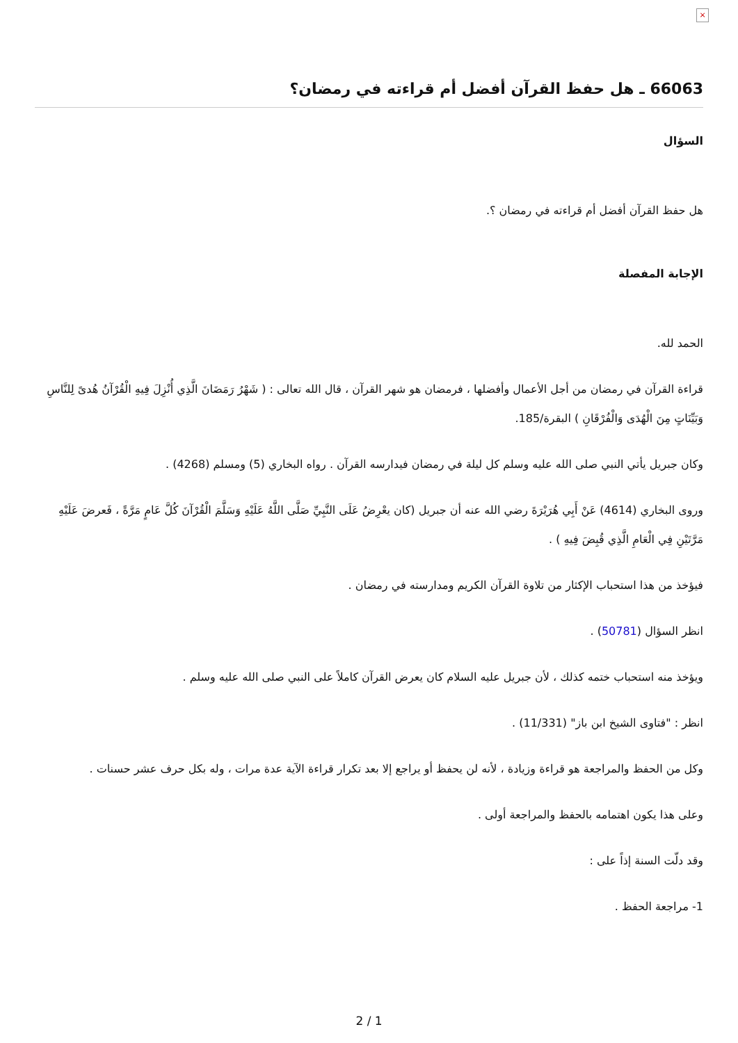×
66063 ـ هل حفظ القرآن أفضل أم قراءته في رمضان؟
السؤال
هل حفظ القرآن أفضل أم قراءته في رمضان ؟.
الإجابة المفصلة
الحمد لله.
قراءة القرآن في رمضان من أجل الأعمال وأفضلها ، فرمضان هو شهر القرآن ، قال الله تعالى : ( شَهْرُ رَمَضَانَ الَّذِي أُنْزِلَ فِيهِ الْقُرْآنُ هُدىً لِلنَّاسِ وَبَيِّنَاتٍ مِنَ الْهُدَى وَالْفُرْقَانِ ) البقرة/185.
وكان جبريل يأتي النبي صلى الله عليه وسلم كل ليلة في رمضان فيدارسه القرآن . رواه البخاري (5) ومسلم (4268) .
وروى البخاري (4614) عَنْ أَبِي هُرَيْرَةَ رضي الله عنه أن جبريل (كان يعْرِضُ عَلَى النَّبِيِّ صَلَّى اللَّهُ عَلَيْهِ وَسَلَّمَ الْقُرْآنَ كُلَّ عَامٍ مَرَّةً ، فَعرضَ عَلَيْهِ مَرَّتَيْنِ فِي الْعَامِ الَّذِي قُبِضَ فِيهِ ) .
فيؤخذ من هذا استحباب الإكثار من تلاوة القرآن الكريم ومدارسته في رمضان .
انظر السؤال (50781) .
ويؤخذ منه استحباب ختمه كذلك ، لأن جبريل عليه السلام كان يعرض القرآن كاملاً على النبي صلى الله عليه وسلم .
انظر : "فتاوى الشيخ ابن باز" (11/331) .
وكل من الحفظ والمراجعة هو قراءة وزيادة ، لأنه لن يحفظ أو يراجع إلا بعد تكرار قراءة الآية عدة مرات ، وله بكل حرف عشر حسنات .
وعلى هذا يكون اهتمامه بالحفظ والمراجعة أولى .
وقد دلّت السنة إذاً على :
1- مراجعة الحفظ .
2 / 1